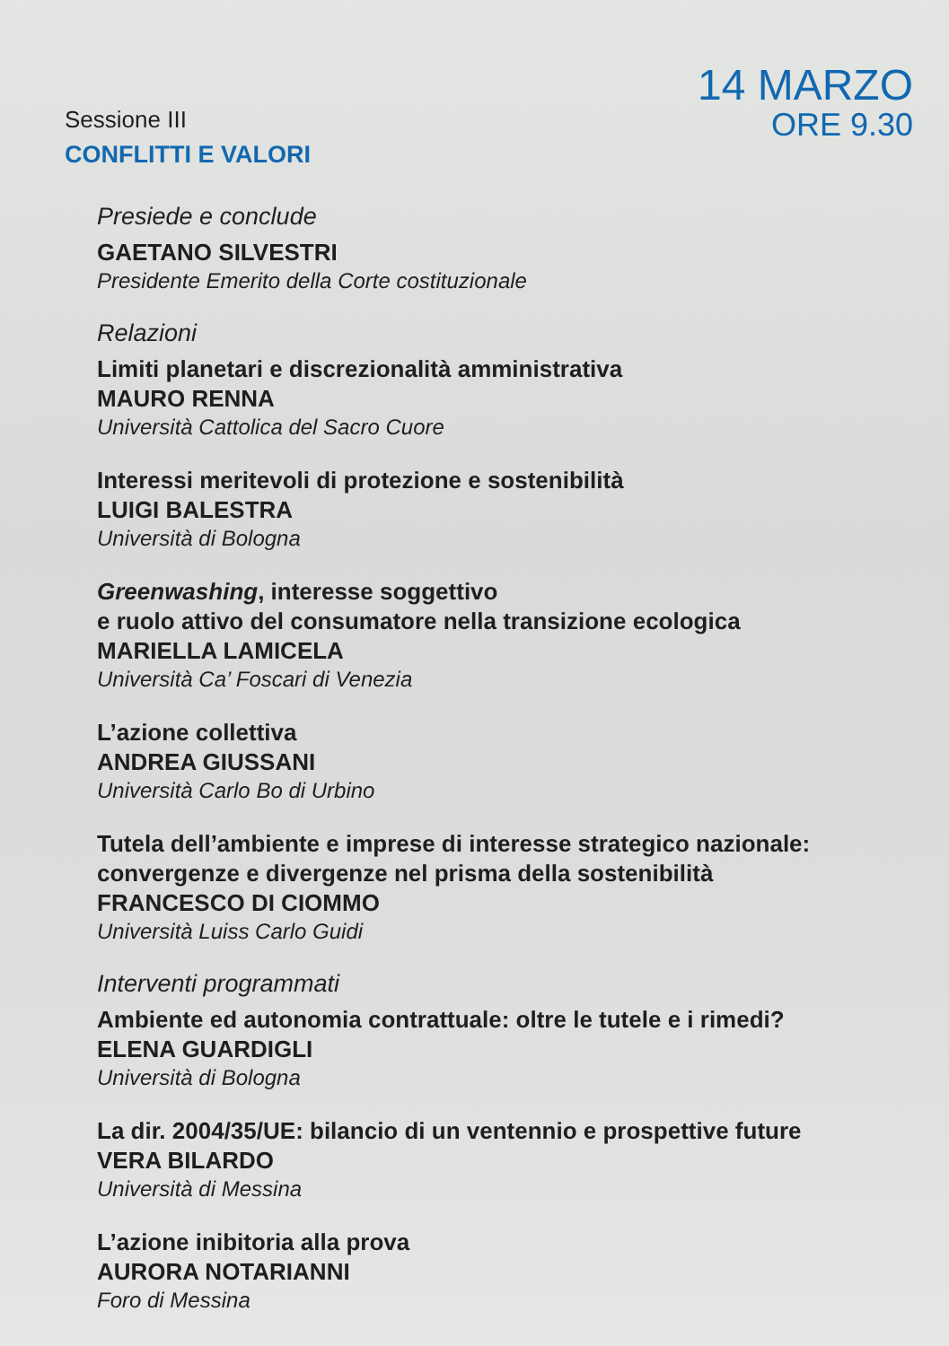Sessione III
CONFLITTI E VALORI
14 MARZO
ORE 9.30
Presiede e conclude
GAETANO SILVESTRI
Presidente Emerito della Corte costituzionale
Relazioni
Limiti planetari e discrezionalità amministrativa
MAURO RENNA
Università Cattolica del Sacro Cuore
Interessi meritevoli di protezione e sostenibilità
LUIGI BALESTRA
Università di Bologna
Greenwashing, interesse soggettivo
e ruolo attivo del consumatore nella transizione ecologica
MARIELLA LAMICELA
Università Ca’ Foscari di Venezia
L’azione collettiva
ANDREA GIUSSANI
Università Carlo Bo di Urbino
Tutela dell’ambiente e imprese di interesse strategico nazionale:
convergenze e divergenze nel prisma della sostenibilità
FRANCESCO DI CIOMMO
Università Luiss Carlo Guidi
Interventi programmati
Ambiente ed autonomia contrattuale: oltre le tutele e i rimedi?
ELENA GUARDIGLI
Università di Bologna
La dir. 2004/35/UE: bilancio di un ventennio e prospettive future
VERA BILARDO
Università di Messina
L’azione inibitoria alla prova
AURORA NOTARIANNI
Foro di Messina